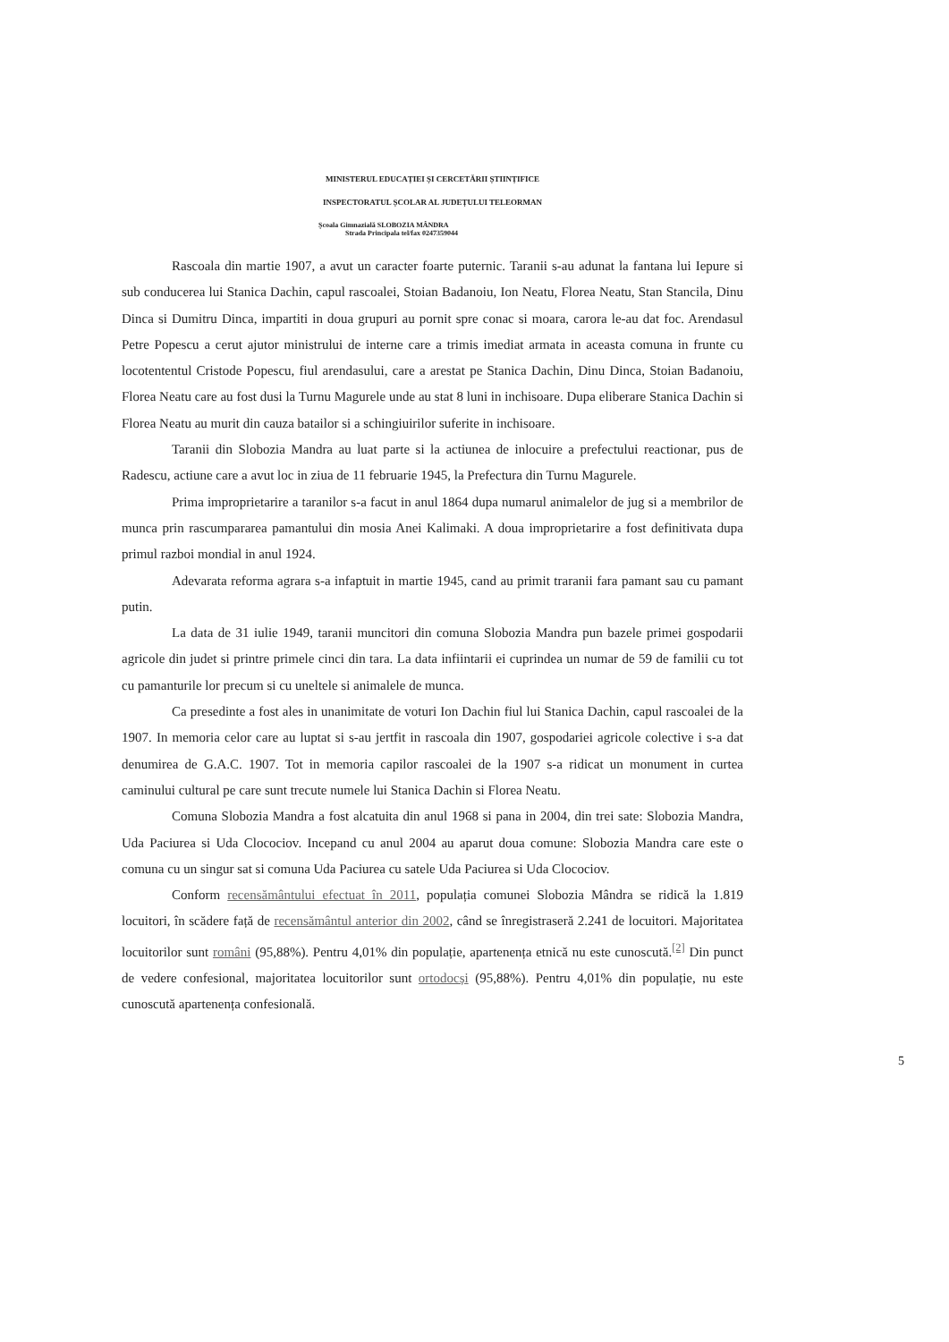MINISTERUL EDUCAȚIEI ȘI CERCETĂRII ȘTIINȚIFICE
INSPECTORATUL ȘCOLAR AL JUDEȚULUI TELEORMAN
Școala Gimnazială SLOBOZIA MÂNDRA
Strada Principala tel/fax 0247359044
Rascoala din martie 1907, a avut un caracter foarte puternic. Taranii s-au adunat la fantana lui Iepure si sub conducerea lui Stanica Dachin, capul rascoalei, Stoian Badanoiu, Ion Neatu, Florea Neatu, Stan Stancila, Dinu Dinca si Dumitru Dinca, impartiti in doua grupuri au pornit spre conac si moara, carora le-au dat foc. Arendasul Petre Popescu a cerut ajutor ministrului de interne care a trimis imediat armata in aceasta comuna in frunte cu locotententul Cristode Popescu, fiul arendasului, care a arestat pe Stanica Dachin, Dinu Dinca, Stoian Badanoiu, Florea Neatu care au fost dusi la Turnu Magurele unde au stat 8 luni in inchisoare. Dupa eliberare Stanica Dachin si Florea Neatu au murit din cauza batailor si a schingiuirilor suferite in inchisoare.
Taranii din Slobozia Mandra au luat parte si la actiunea de inlocuire a prefectului reactionar, pus de Radescu, actiune care a avut loc in ziua de 11 februarie 1945, la Prefectura din Turnu Magurele.
Prima improprietarire a taranilor s-a facut in anul 1864 dupa numarul animalelor de jug si a membrilor de munca prin rascumpararea pamantului din mosia Anei Kalimaki. A doua improprietarire a fost definitivata dupa primul razboi mondial in anul 1924.
Adevarata reforma agrara s-a infaptuit in martie 1945, cand au primit traranii fara pamant sau cu pamant putin.
La data de 31 iulie 1949, taranii muncitori din comuna Slobozia Mandra pun bazele primei gospodarii agricole din judet si printre primele cinci din tara. La data infiintarii ei cuprindea un numar de 59 de familii cu tot cu pamanturile lor precum si cu uneltele si animalele de munca.
Ca presedinte a fost ales in unanimitate de voturi Ion Dachin fiul lui Stanica Dachin, capul rascoalei de la 1907. In memoria celor care au luptat si s-au jertfit in rascoala din 1907, gospodariei agricole colective i s-a dat denumirea de G.A.C. 1907. Tot in memoria capilor rascoalei de la 1907 s-a ridicat un monument in curtea caminului cultural pe care sunt trecute numele lui Stanica Dachin si Florea Neatu.
Comuna Slobozia Mandra a fost alcatuita din anul 1968 si pana in 2004, din trei sate: Slobozia Mandra, Uda Paciurea si Uda Clocociov. Incepand cu anul 2004 au aparut doua comune: Slobozia Mandra care este o comuna cu un singur sat si comuna Uda Paciurea cu satele Uda Paciurea si Uda Clocociov.
Conform recensământului efectuat în 2011, populația comunei Slobozia Mândra se ridică la 1.819 locuitori, în scădere față de recensământul anterior din 2002, când se înregistraseră 2.241 de locuitori. Majoritatea locuitorilor sunt români (95,88%). Pentru 4,01% din populație, apartenența etnică nu este cunoscută.<sup>[2]</sup> Din punct de vedere confesional, majoritatea locuitorilor sunt ortodocși (95,88%). Pentru 4,01% din populație, nu este cunoscută apartenența confesională.
5